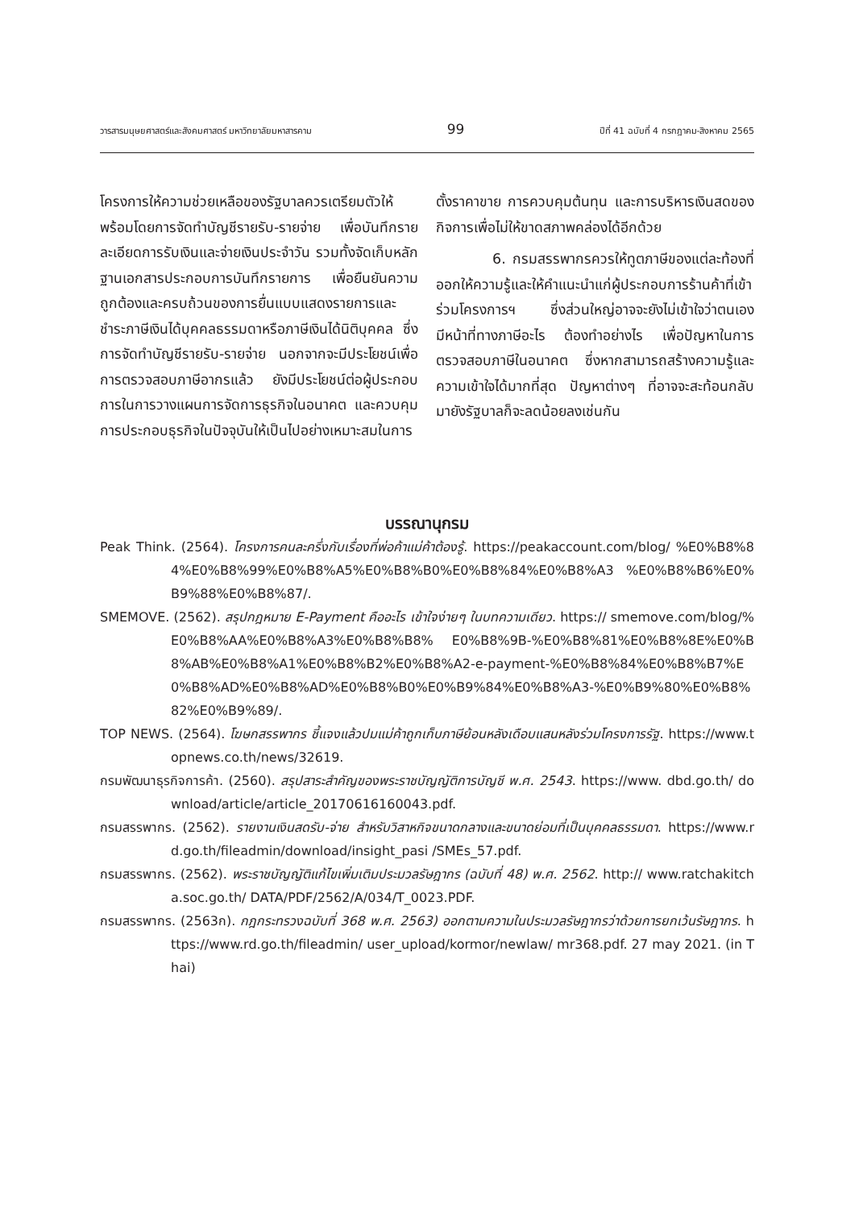วารสารมนุษยศาสตร์และสังคมศาสตร์ มหาวิทยาลัยมหาสารคาม 99 ปีที่ 41 ฉบับที่ 4 กรกฎาคม-สิงหาคม 2565
โครงการให้ความช่วยเหลือของรัฐบาลควรเตรียมตัวให้พร้อมโดยการจัดทำบัญชีรายรับ-รายจ่าย เพื่อบันทึกรายละเอียดการรับเงินและจ่ายเงินประจำวัน รวมทั้งจัดเก็บหลักฐานเอกสารประกอบการบันทึกรายการ เพื่อยืนยันความถูกต้องและครบถ้วนของการยื่นแบบแสดงรายการและชำระภาษีเงินได้บุคคลธรรมดาหรือภาษีเงินได้นิติบุคคล ซึ่งการจัดทำบัญชีรายรับ-รายจ่าย นอกจากจะมีประโยชน์เพื่อการตรวจสอบภาษีอากรแล้ว ยังมีประโยชน์ต่อผู้ประกอบการในการวางแผนการจัดการธุรกิจในอนาคต และควบคุมการประกอบธุรกิจในปัจจุบันให้เป็นไปอย่างเหมาะสมในการ
ตั้งราคาขาย การควบคุมต้นทุน และการบริหารเงินสดของกิจการเพื่อไม่ให้ขาดสภาพคล่องได้อีกด้วย
6. กรมสรรพากรควรให้ทูตภาษีของแต่ละท้องที่ออกให้ความรู้และให้คำแนะนำแก่ผู้ประกอบการร้านค้าที่เข้าร่วมโครงการฯ ซึ่งส่วนใหญ่อาจจะยังไม่เข้าใจว่าตนเองมีหน้าที่ทางภาษีอะไร ต้องทำอย่างไร เพื่อปัญหาในการตรวจสอบภาษีในอนาคต ซึ่งหากสามารถสร้างความรู้และความเข้าใจได้มากที่สุด ปัญหาต่างๆ ที่อาจจะสะท้อนกลับมายังรัฐบาลก็จะลดน้อยลงเช่นกัน
บรรณานุกรม
Peak Think. (2564). โครงการคนละครึ่งกับเรื่องที่พ่อค้าแม่ค้าต้องรู้. https://peakaccount.com/blog/ %E0%B8%84%E0%B8%99%E0%B8%A5%E0%B8%B0%E0%B8%84%E0%B8%A3 %E0%B8%B6%E0%B9%88%E0%B8%87/.
SMEMOVE. (2562). สรุปกฎหมาย E-Payment คืออะไร เข้าใจง่ายๆ ในบทความเดียว. https:// smemove.com/blog/%E0%B8%AA%E0%B8%A3%E0%B8%B8% E0%B8%9B-%E0%B8%81%E0%B8%8E%E0%B8%AB%E0%B8%A1%E0%B8%B2%E0%B8%A2-e-payment-%E0%B8%84%E0%B8%B7%E0%B8%AD%E0%B8%AD%E0%B8%B0%E0%B9%84%E0%B8%A3-%E0%B9%80%E0%B8%82%E0%B9%89/.
TOP NEWS. (2564). โฆษกสรรพากร ชี้แจงแล้วปมแม่ค้าถูกเก็บภาษีย้อนหลังเดือบแสนหลังร่วมโครงการรัฐ. https://www.topnews.co.th/news/32619.
กรมพัฒนาธุรกิจการค้า. (2560). สรุปสาระสำคัญของพระราชบัญญัติการบัญชี พ.ศ. 2543. https://www. dbd.go.th/ download/article/article_20170616160043.pdf.
กรมสรรพากร. (2562). รายงานเงินสดรับ-จ่าย สำหรับวิสาหกิจขนาดกลางและขนาดย่อมที่เป็นบุคคลธรรมดา. https://www.rd.go.th/fileadmin/download/insight_pasi /SMEs_57.pdf.
กรมสรรพากร. (2562). พระราชบัญญัติแก้ไขเพิ่มเติมประมวลรัษฎากร (ฉบับที่ 48) พ.ศ. 2562. http:// www.ratchakitcha.soc.go.th/ DATA/PDF/2562/A/034/T_0023.PDF.
กรมสรรพากร. (2563ก). กฎกระทรวงฉบับที่ 368 พ.ศ. 2563) ออกตามความในประมวลรัษฎากรว่าด้วยการยกเว้นรัษฎากร. https://www.rd.go.th/fileadmin/ user_upload/kormor/newlaw/ mr368.pdf. 27 may 2021. (in Thai)